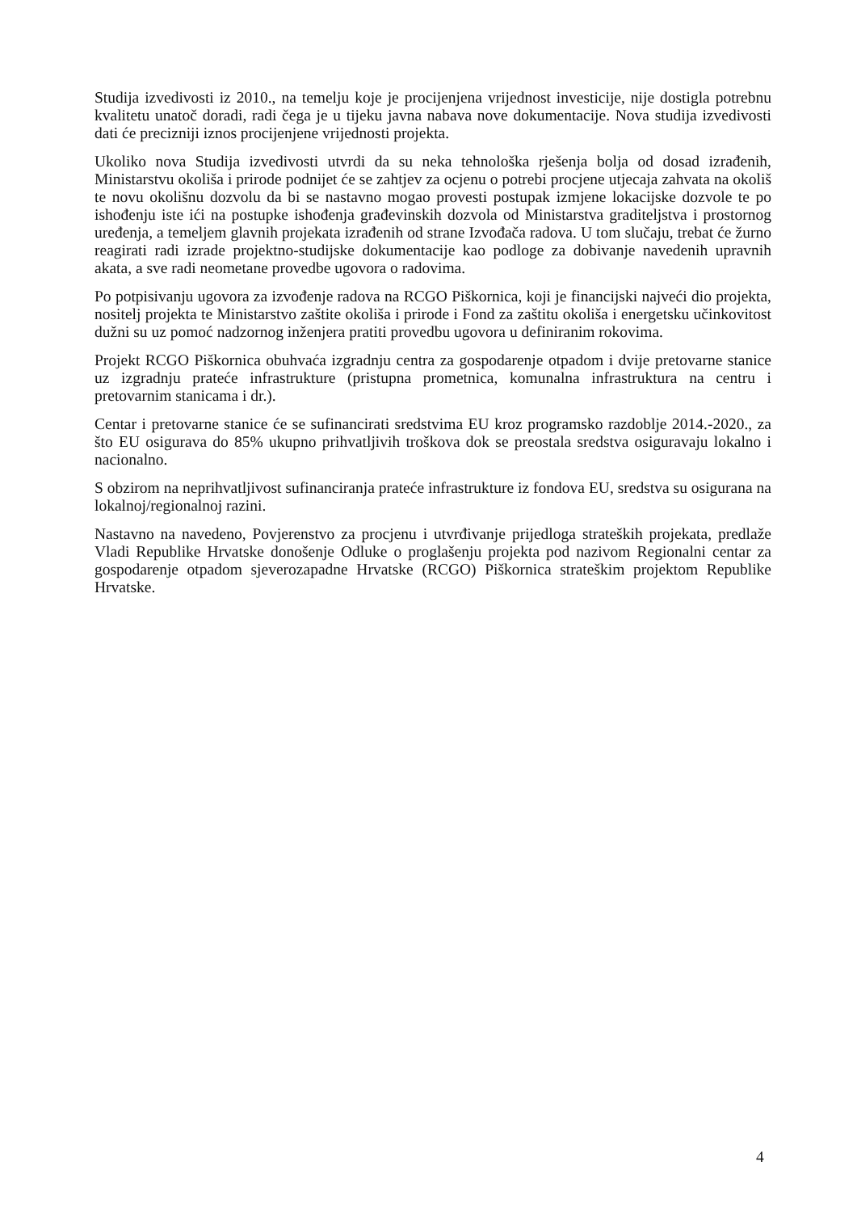Studija izvedivosti iz 2010., na temelju koje je procijenjena vrijednost investicije, nije dostigla potrebnu kvalitetu unatoč doradi, radi čega je u tijeku javna nabava nove dokumentacije. Nova studija izvedivosti dati će precizniji iznos procijenjene vrijednosti projekta.
Ukoliko nova Studija izvedivosti utvrdi da su neka tehnološka rješenja bolja od dosad izrađenih, Ministarstvu okoliša i prirode podnijet će se zahtjev za ocjenu o potrebi procjene utjecaja zahvata na okoliš te novu okolišnu dozvolu da bi se nastavno mogao provesti postupak izmjene lokacijske dozvole te po ishođenju iste ići na postupke ishođenja građevinskih dozvola od Ministarstva graditeljstva i prostornog uređenja, a temeljem glavnih projekata izrađenih od strane Izvođača radova. U tom slučaju, trebat će žurno reagirati radi izrade projektno-studijske dokumentacije kao podloge za dobivanje navedenih upravnih akata, a sve radi neometane provedbe ugovora o radovima.
Po potpisivanju ugovora za izvođenje radova na RCGO Piškornica, koji je financijski najveći dio projekta, nositelj projekta te Ministarstvo zaštite okoliša i prirode i Fond za zaštitu okoliša i energetsku učinkovitost dužni su uz pomoć nadzornog inženjera pratiti provedbu ugovora u definiranim rokovima.
Projekt RCGO Piškornica obuhvaća izgradnju centra za gospodarenje otpadom i dvije pretovarne stanice uz izgradnju prateće infrastrukture (pristupna prometnica, komunalna infrastruktura na centru i pretovarnim stanicama i dr.).
Centar i pretovarne stanice će se sufinancirati sredstvima EU kroz programsko razdoblje 2014.-2020., za što EU osigurava do 85% ukupno prihvatljivih troškova dok se preostala sredstva osiguravaju lokalno i nacionalno.
S obzirom na neprihvatljivost sufinanciranja prateće infrastrukture iz fondova EU, sredstva su osigurana na lokalnoj/regionalnoj razini.
Nastavno na navedeno, Povjerenstvo za procjenu i utvrđivanje prijedloga strateških projekata, predlaže Vladi Republike Hrvatske donošenje Odluke o proglašenju projekta pod nazivom Regionalni centar za gospodarenje otpadom sjeverozapadne Hrvatske (RCGO) Piškornica strateškim projektom Republike Hrvatske.
4